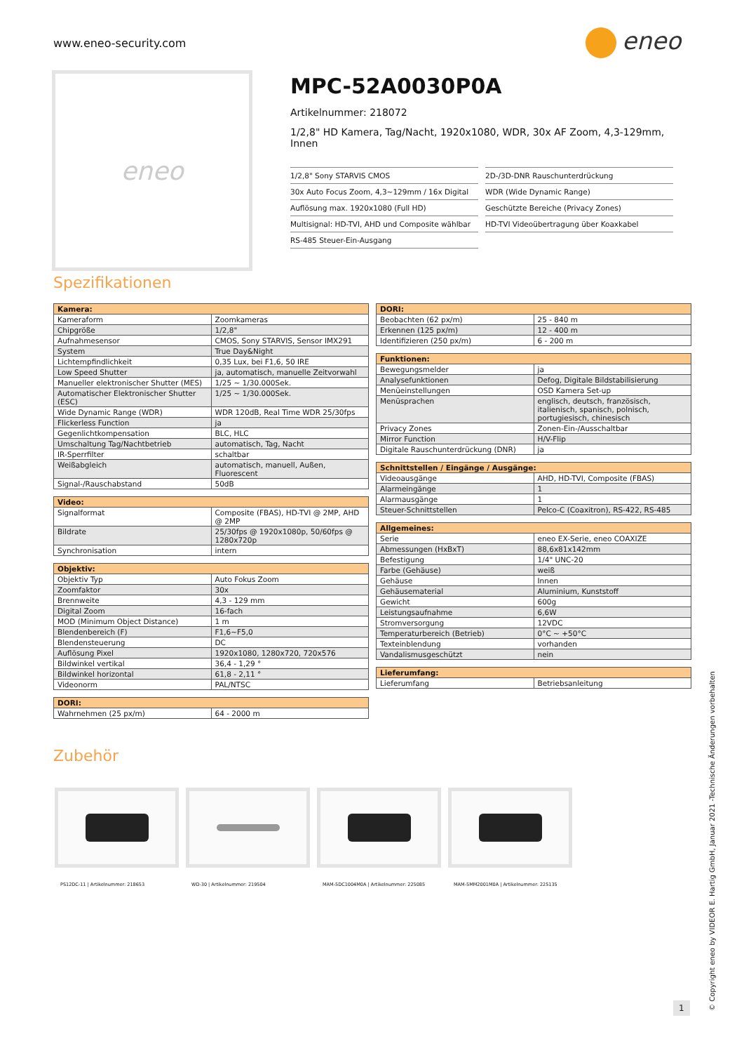www.eneo-security.com eneo
eneo
MPC-52A0030P0A
Artikelnummer: 218072
1/2,8" HD Kamera, Tag/Nacht, 1920x1080, WDR, 30x AF Zoom, 4,3-129mm, Innen
1/2,8" Sony STARVIS CMOS
30x Auto Focus Zoom, 4,3~129mm / 16x Digital
Auflösung max. 1920x1080 (Full HD)
Multisignal: HD-TVI, AHD und Composite wählbar
RS-485 Steuer-Ein-Ausgang
2D-/3D-DNR Rauschunterdrückung
WDR (Wide Dynamic Range)
Geschützte Bereiche (Privacy Zones)
HD-TVI Videoübertragung über Koaxkabel
Spezifikationen
| Kamera: | |
| --- | --- |
| Kameraform | Zoomkameras |
| Chipgröße | 1/2,8" |
| Aufnahmesensor | CMOS, Sony STARVIS, Sensor IMX291 |
| System | True Day&Night |
| Lichtempfindlichkeit | 0,35 Lux, bei F1,6, 50 IRE |
| Low Speed Shutter | ja, automatisch, manuelle Zeitvorwahl |
| Manueller elektronischer Shutter (MES) | 1/25 ~ 1/30.000Sek. |
| Automatischer Elektronischer Shutter (ESC) | 1/25 ~ 1/30.000Sek. |
| Wide Dynamic Range (WDR) | WDR 120dB, Real Time WDR 25/30fps |
| Flickerless Function | ja |
| Gegenlichtkompensation | BLC, HLC |
| Umschaltung Tag/Nachtbetrieb | automatisch, Tag, Nacht |
| IR-Sperrfilter | schaltbar |
| Weißabgleich | automatisch, manuell, Außen, Fluorescent |
| Signal-/Rauschabstand | 50dB |
| Video: | |
| --- | --- |
| Signalformat | Composite (FBAS), HD-TVI @ 2MP, AHD @ 2MP |
| Bildrate | 25/30fps @ 1920x1080p, 50/60fps @ 1280x720p |
| Synchronisation | intern |
| Objektiv: | |
| --- | --- |
| Objektiv Typ | Auto Fokus Zoom |
| Zoomfaktor | 30x |
| Brennweite | 4,3 - 129 mm |
| Digital Zoom | 16-fach |
| MOD (Minimum Object Distance) | 1 m |
| Blendenbereich (F) | F1,6~F5,0 |
| Blendensteuerung | DC |
| Auflösung Pixel | 1920x1080, 1280x720, 720x576 |
| Bildwinkel vertikal | 36,4 - 1,29 ° |
| Bildwinkel horizontal | 61,8 - 2,11 ° |
| Videonorm | PAL/NTSC |
| DORI: | |
| --- | --- |
| Wahrnehmen (25 px/m) | 64 - 2000 m |
| DORI: | |
| --- | --- |
| Beobachten (62 px/m) | 25 - 840 m |
| Erkennen (125 px/m) | 12 - 400 m |
| Identifizieren (250 px/m) | 6 - 200 m |
| Funktionen: | |
| --- | --- |
| Bewegungsmelder | ja |
| Analysefunktionen | Defog, Digitale Bildstabilisierung |
| Menüeinstellungen | OSD Kamera Set-up |
| Menüsprachen | englisch, deutsch, französisch, italienisch, spanisch, polnisch, portugiesisch, chinesisch |
| Privacy Zones | Zonen-Ein-/Ausschaltbar |
| Mirror Function | H/V-Flip |
| Digitale Rauschunterdrückung (DNR) | ja |
| Schnittstellen / Eingänge / Ausgänge: | |
| --- | --- |
| Videoausgänge | AHD, HD-TVI, Composite (FBAS) |
| Alarmeingänge | 1 |
| Alarmausgänge | 1 |
| Steuer-Schnittstellen | Pelco-C (Coaxitron), RS-422, RS-485 |
| Allgemeines: | |
| --- | --- |
| Serie | eneo EX-Serie, eneo COAXIZE |
| Abmessungen (HxBxT) | 88,6x81x142mm |
| Befestigung | 1/4" UNC-20 |
| Farbe (Gehäuse) | weiß |
| Gehäuse | Innen |
| Gehäusematerial | Aluminium, Kunststoff |
| Gewicht | 600g |
| Leistungsaufnahme | 6,6W |
| Stromversorgung | 12VDC |
| Temperaturbereich (Betrieb) | 0°C ~ +50°C |
| Texteinblendung | vorhanden |
| Vandalismusgeschützt | nein |
| Lieferumfang: | |
| --- | --- |
| Lieferumfang | Betriebsanleitung |
Zubehör
PS12DC-11 | Artikelnummer: 218653
WD-30 | Artikelnummer: 219504
MAM-5DC1004M0A | Artikelnummer: 225085
MAM-5MM2001M0A | Artikelnummer: 225135
1
© Copyright eneo by VIDEOR E. Hartig GmbH, Januar 2021 -Technische Änderungen vorbehalten